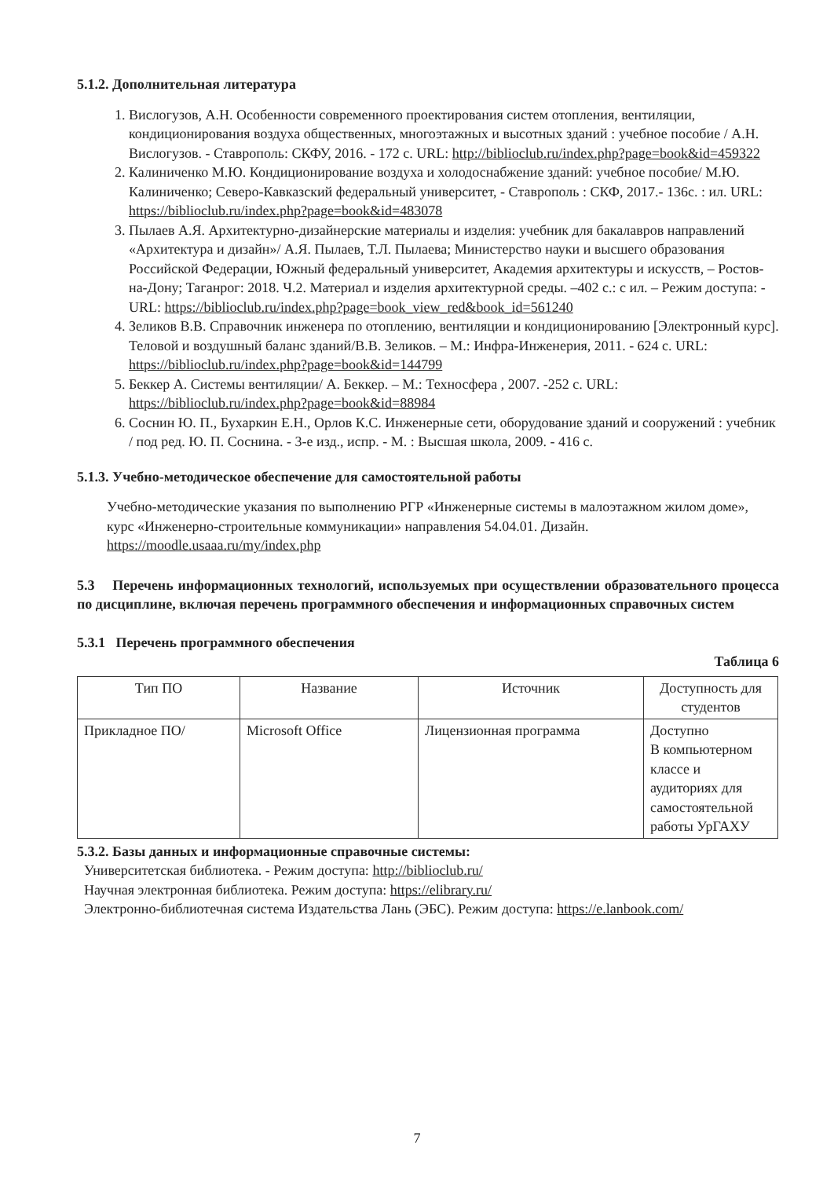5.1.2. Дополнительная литература
1. Вислогузов, А.Н. Особенности современного проектирования систем отопления, вентиляции, кондиционирования воздуха общественных, многоэтажных и высотных зданий : учебное пособие / А.Н. Вислогузов. - Ставрополь: СКФУ, 2016. - 172 с. URL: http://biblioclub.ru/index.php?page=book&id=459322
2. Калиниченко М.Ю. Кондиционирование воздуха и холодоснабжение зданий: учебное пособие/ М.Ю. Калиниченко; Северо-Кавказский федеральный университет, - Ставрополь : СКФ, 2017.- 136с. : ил. URL: https://biblioclub.ru/index.php?page=book&id=483078
3. Пылаев А.Я. Архитектурно-дизайнерские материалы и изделия: учебник для бакалавров направлений «Архитектура и дизайн»/ А.Я. Пылаев, Т.Л. Пылаева; Министерство науки и высшего образования Российской Федерации, Южный федеральный университет, Академия архитектуры и искусств, – Ростов-на-Дону; Таганрог: 2018. Ч.2. Материал и изделия архитектурной среды. –402 с.: с ил. – Режим доступа: - URL: https://biblioclub.ru/index.php?page=book_view_red&book_id=561240
4. Зеликов В.В. Справочник инженера по отоплению, вентиляции и кондиционированию [Электронный курс]. Теловой и воздушный баланс зданий/В.В. Зеликов. – М.: Инфра-Инженерия, 2011. - 624 с. URL: https://biblioclub.ru/index.php?page=book&id=144799
5. Беккер А. Системы вентиляции/ А. Беккер. – М.: Техносфера , 2007. -252 с. URL: https://biblioclub.ru/index.php?page=book&id=88984
6. Соснин Ю. П., Бухаркин Е.Н., Орлов К.С. Инженерные сети, оборудование зданий и сооружений : учебник / под ред. Ю. П. Соснина. - 3-е изд., испр. - М. : Высшая школа, 2009. - 416 с.
5.1.3. Учебно-методическое обеспечение для самостоятельной работы
Учебно-методические указания по выполнению РГР «Инженерные системы в малоэтажном жилом доме», курс «Инженерно-строительные коммуникации» направления 54.04.01. Дизайн. https://moodle.usaaa.ru/my/index.php
5.3 Перечень информационных технологий, используемых при осуществлении образовательного процесса по дисциплине, включая перечень программного обеспечения и информационных справочных систем
5.3.1 Перечень программного обеспечения
Таблица 6
| Тип ПО | Название | Источник | Доступность для студентов |
| --- | --- | --- | --- |
| Прикладное ПО/ | Microsoft Office | Лицензионная программа | Доступно В компьютерном классе и аудиториях для самостоятельной работы УрГАХУ |
5.3.2. Базы данных и информационные справочные системы:
Университетская библиотека. - Режим доступа: http://biblioclub.ru/
Научная электронная библиотека. Режим доступа: https://elibrary.ru/
Электронно-библиотечная система Издательства Лань (ЭБС). Режим доступа: https://e.lanbook.com/
7